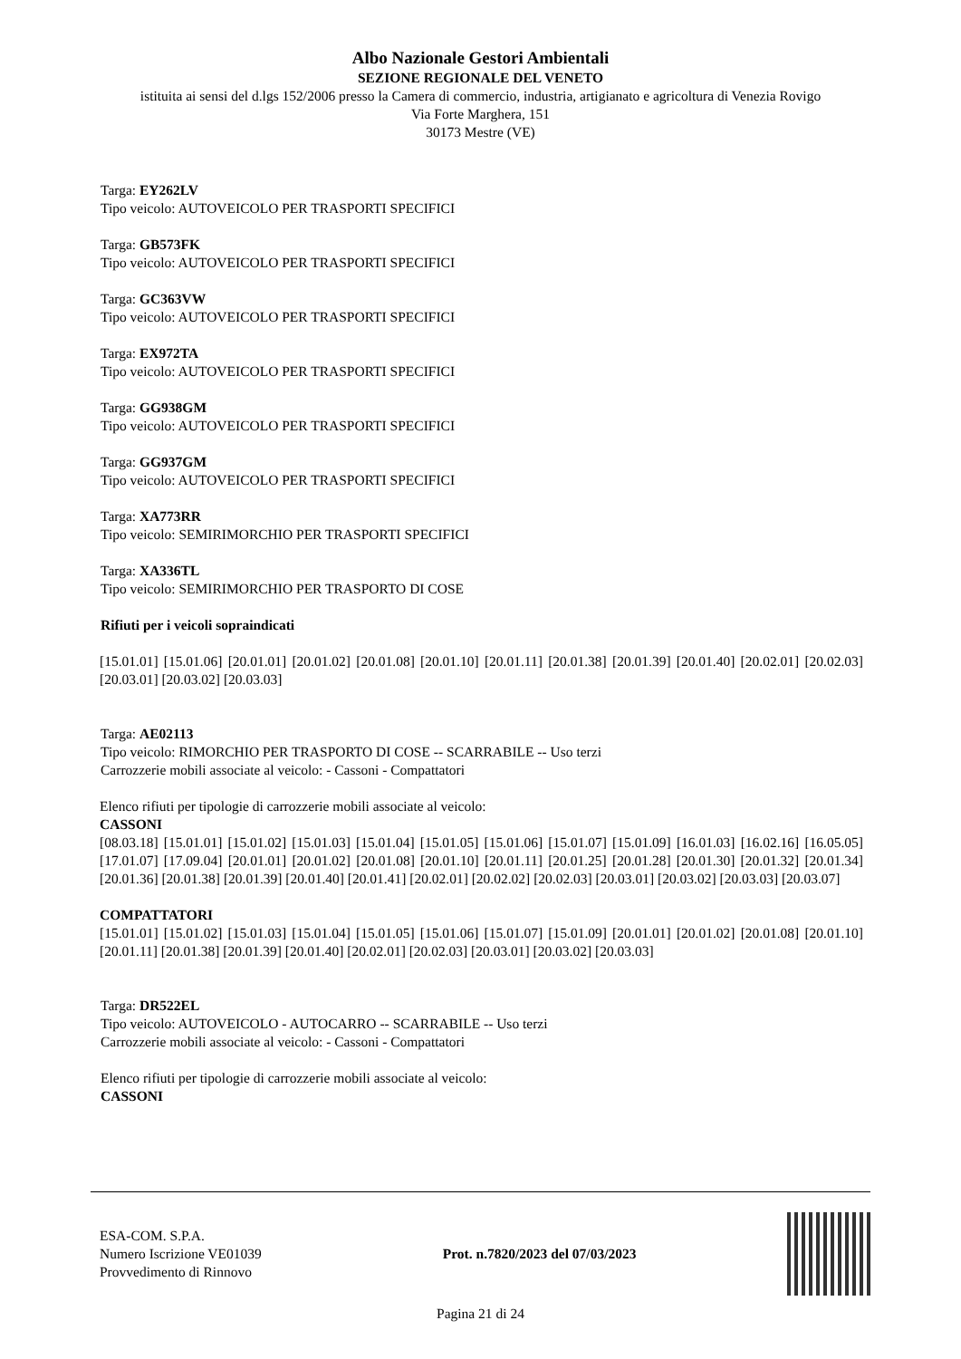Albo Nazionale Gestori Ambientali
SEZIONE REGIONALE DEL VENETO
istituita ai sensi del d.lgs 152/2006 presso la Camera di commercio, industria, artigianato e agricoltura di Venezia Rovigo
Via Forte Marghera, 151
30173 Mestre (VE)
Targa: EY262LV
Tipo veicolo: AUTOVEICOLO PER TRASPORTI SPECIFICI
Targa: GB573FK
Tipo veicolo: AUTOVEICOLO PER TRASPORTI SPECIFICI
Targa: GC363VW
Tipo veicolo: AUTOVEICOLO PER TRASPORTI SPECIFICI
Targa: EX972TA
Tipo veicolo: AUTOVEICOLO PER TRASPORTI SPECIFICI
Targa: GG938GM
Tipo veicolo: AUTOVEICOLO PER TRASPORTI SPECIFICI
Targa: GG937GM
Tipo veicolo: AUTOVEICOLO PER TRASPORTI SPECIFICI
Targa: XA773RR
Tipo veicolo: SEMIRIMORCHIO PER TRASPORTI SPECIFICI
Targa: XA336TL
Tipo veicolo: SEMIRIMORCHIO PER TRASPORTO DI COSE
Rifiuti per i veicoli sopraindicati
[15.01.01] [15.01.06] [20.01.01] [20.01.02] [20.01.08] [20.01.10] [20.01.11] [20.01.38] [20.01.39] [20.01.40] [20.02.01] [20.02.03] [20.03.01] [20.03.02] [20.03.03]
Targa: AE02113
Tipo veicolo: RIMORCHIO PER TRASPORTO DI COSE -- SCARRABILE -- Uso terzi
Carrozzerie mobili associate al veicolo: - Cassoni - Compattatori
Elenco rifiuti per tipologie di carrozzerie mobili associate al veicolo:
CASSONI
[08.03.18] [15.01.01] [15.01.02] [15.01.03] [15.01.04] [15.01.05] [15.01.06] [15.01.07] [15.01.09] [16.01.03] [16.02.16] [16.05.05] [17.01.07] [17.09.04] [20.01.01] [20.01.02] [20.01.08] [20.01.10] [20.01.11] [20.01.25] [20.01.28] [20.01.30] [20.01.32] [20.01.34] [20.01.36] [20.01.38] [20.01.39] [20.01.40] [20.01.41] [20.02.01] [20.02.02] [20.02.03] [20.03.01] [20.03.02] [20.03.03] [20.03.07]
COMPATTATORI
[15.01.01] [15.01.02] [15.01.03] [15.01.04] [15.01.05] [15.01.06] [15.01.07] [15.01.09] [20.01.01] [20.01.02] [20.01.08] [20.01.10] [20.01.11] [20.01.38] [20.01.39] [20.01.40] [20.02.01] [20.02.03] [20.03.01] [20.03.02] [20.03.03]
Targa: DR522EL
Tipo veicolo: AUTOVEICOLO - AUTOCARRO -- SCARRABILE -- Uso terzi
Carrozzerie mobili associate al veicolo: - Cassoni - Compattatori
Elenco rifiuti per tipologie di carrozzerie mobili associate al veicolo:
CASSONI
ESA-COM. S.P.A.
Numero Iscrizione VE01039
Provvedimento di Rinnovo
Prot. n.7820/2023 del 07/03/2023
Pagina 21 di 24